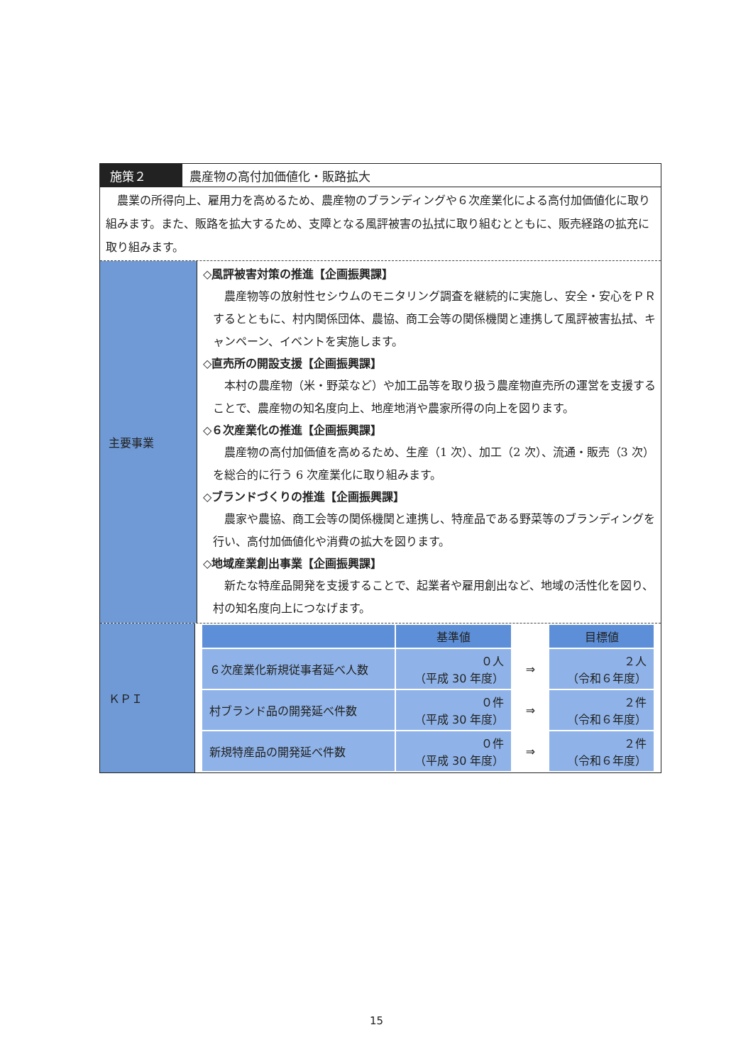施策２ 農産物の高付加価値化・販路拡大
　農業の所得向上、雇用力を高めるため、農産物のブランディングや６次産業化による高付加価値化に取り組みます。また、販路を拡大するため、支障となる風評被害の払拭に取り組むとともに、販売経路の拡充に取り組みます。
主要事業
◇風評被害対策の推進【企画振興課】
農産物等の放射性セシウムのモニタリング調査を継続的に実施し、安全・安心をＰＲするとともに、村内関係団体、農協、商工会等の関係機関と連携して風評被害払拭、キャンペーン、イベントを実施します。
◇直売所の開設支援【企画振興課】
本村の農産物（米・野菜など）や加工品等を取り扱う農産物直売所の運営を支援することで、農産物の知名度向上、地産地消や農家所得の向上を図ります。
◇６次産業化の推進【企画振興課】
農産物の高付加価値を高めるため、生産（1 次）、加工（2 次）、流通・販売（3 次）を総合的に行う 6 次産業化に取り組みます。
◇ブランドづくりの推進【企画振興課】
農家や農協、商工会等の関係機関と連携し、特産品である野菜等のブランディングを行い、高付加価値化や消費の拡大を図ります。
◇地域産業創出事業【企画振興課】
新たな特産品開発を支援することで、起業者や雇用創出など、地域の活性化を図り、村の知名度向上につなげます。
ＫＰＩ
| | 基準値 | | 目標値 |
| ６次産業化新規従事者延べ人数 | ０人 （平成 30 年度） | ⇒ | ２人 （令和６年度） |
| 村ブランド品の開発延べ件数 | ０件 （平成 30 年度） | ⇒ | ２件 （令和６年度） |
| 新規特産品の開発延べ件数 | ０件 （平成 30 年度） | ⇒ | ２件 （令和６年度） |
15